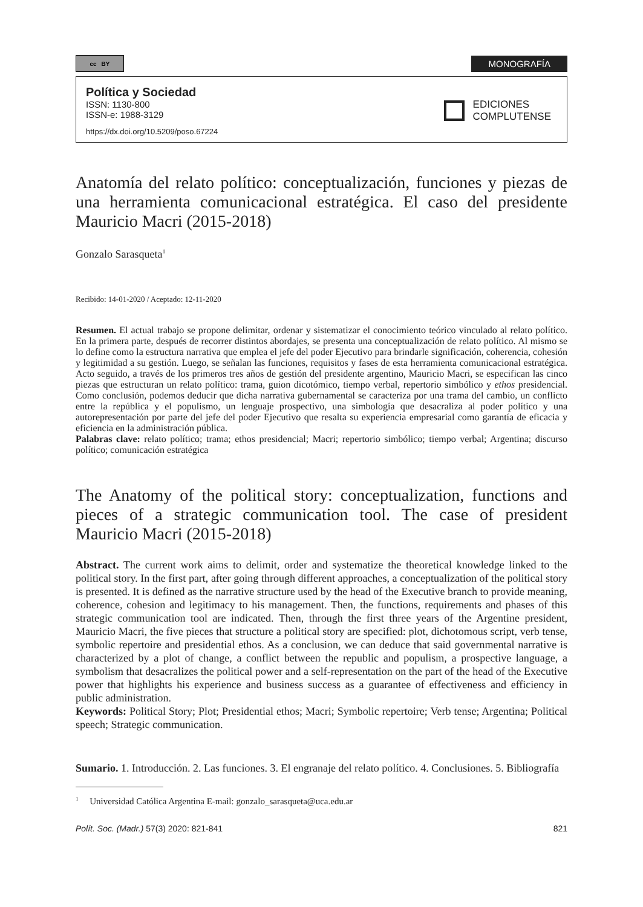cc BY
MONOGRAFÍA
Política y Sociedad
ISSN: 1130-800
ISSN-e: 1988-3129
https://dx.doi.org/10.5209/poso.67224
EDICIONES
COMPLUTENSE
Anatomía del relato político: conceptualización, funciones y piezas de una herramienta comunicacional estratégica. El caso del presidente Mauricio Macri (2015-2018)
Gonzalo Sarasqueta<sup>1</sup>
Recibido: 14-01-2020 / Aceptado: 12-11-2020
Resumen. El actual trabajo se propone delimitar, ordenar y sistematizar el conocimiento teórico vinculado al relato político. En la primera parte, después de recorrer distintos abordajes, se presenta una conceptualización de relato político. Al mismo se lo define como la estructura narrativa que emplea el jefe del poder Ejecutivo para brindarle significación, coherencia, cohesión y legitimidad a su gestión. Luego, se señalan las funciones, requisitos y fases de esta herramienta comunicacional estratégica. Acto seguido, a través de los primeros tres años de gestión del presidente argentino, Mauricio Macri, se especifican las cinco piezas que estructuran un relato político: trama, guion dicotómico, tiempo verbal, repertorio simbólico y ethos presidencial. Como conclusión, podemos deducir que dicha narrativa gubernamental se caracteriza por una trama del cambio, un conflicto entre la república y el populismo, un lenguaje prospectivo, una simbología que desacraliza al poder político y una autorepresentación por parte del jefe del poder Ejecutivo que resalta su experiencia empresarial como garantía de eficacia y eficiencia en la administración pública.
Palabras clave: relato político; trama; ethos presidencial; Macri; repertorio simbólico; tiempo verbal; Argentina; discurso político; comunicación estratégica
The Anatomy of the political story: conceptualization, functions and pieces of a strategic communication tool. The case of president Mauricio Macri (2015-2018)
Abstract. The current work aims to delimit, order and systematize the theoretical knowledge linked to the political story. In the first part, after going through different approaches, a conceptualization of the political story is presented. It is defined as the narrative structure used by the head of the Executive branch to provide meaning, coherence, cohesion and legitimacy to his management. Then, the functions, requirements and phases of this strategic communication tool are indicated. Then, through the first three years of the Argentine president, Mauricio Macri, the five pieces that structure a political story are specified: plot, dichotomous script, verb tense, symbolic repertoire and presidential ethos. As a conclusion, we can deduce that said governmental narrative is characterized by a plot of change, a conflict between the republic and populism, a prospective language, a symbolism that desacralizes the political power and a self-representation on the part of the head of the Executive power that highlights his experience and business success as a guarantee of effectiveness and efficiency in public administration.
Keywords: Political Story; Plot; Presidential ethos; Macri; Symbolic repertoire; Verb tense; Argentina; Political speech; Strategic communication.
Sumario. 1. Introducción. 2. Las funciones. 3. El engranaje del relato político. 4. Conclusiones. 5. Bibliografía
<sup>1</sup> Universidad Católica Argentina E-mail: gonzalo_sarasqueta@uca.edu.ar
Polít. Soc. (Madr.) 57(3) 2020: 821-841 821